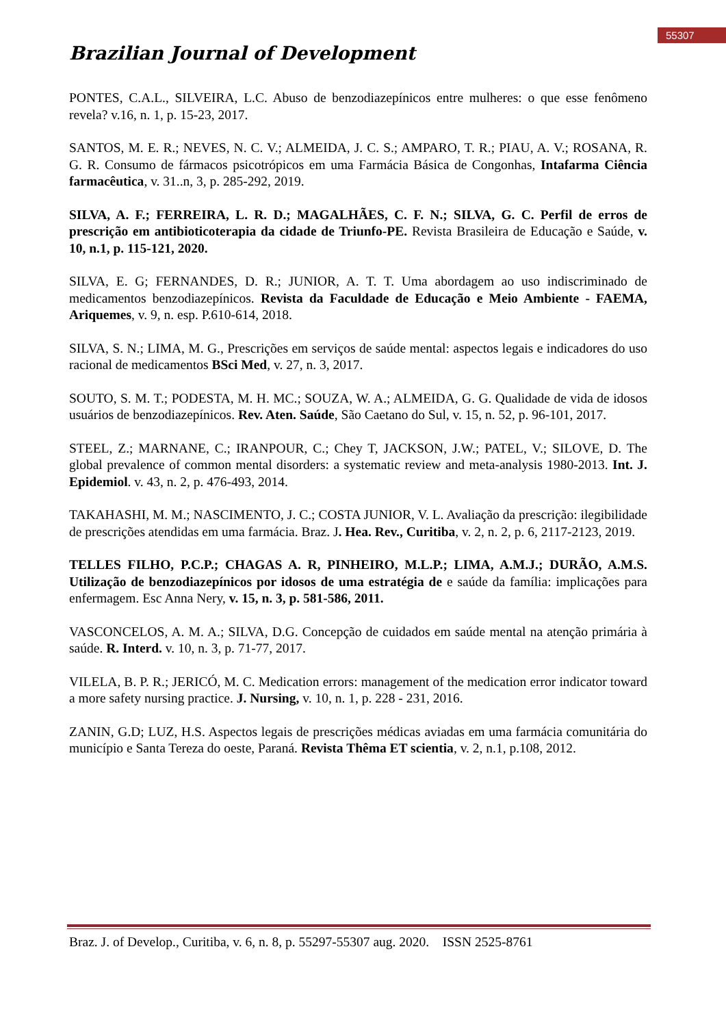55307
Brazilian Journal of Development
PONTES, C.A.L., SILVEIRA, L.C. Abuso de benzodiazepínicos entre mulheres: o que esse fenômeno revela? v.16, n. 1, p. 15-23, 2017.
SANTOS, M. E. R.; NEVES, N. C. V.; ALMEIDA, J. C. S.; AMPARO, T. R.; PIAU, A. V.; ROSANA, R. G. R. Consumo de fármacos psicotrópicos em uma Farmácia Básica de Congonhas, Intafarma Ciência farmacêutica, v. 31..n, 3, p. 285-292, 2019.
SILVA, A. F.; FERREIRA, L. R. D.; MAGALHÃES, C. F. N.; SILVA, G. C. Perfil de erros de prescrição em antibioticoterapia da cidade de Triunfo-PE. Revista Brasileira de Educação e Saúde, v. 10, n.1, p. 115-121, 2020.
SILVA, E. G; FERNANDES, D. R.; JUNIOR, A. T. T. Uma abordagem ao uso indiscriminado de medicamentos benzodiazepínicos. Revista da Faculdade de Educação e Meio Ambiente - FAEMA, Ariquemes, v. 9, n. esp. P.610-614, 2018.
SILVA, S. N.; LIMA, M. G., Prescrições em serviços de saúde mental: aspectos legais e indicadores do uso racional de medicamentos BSci Med, v. 27, n. 3, 2017.
SOUTO, S. M. T.; PODESTA, M. H. MC.; SOUZA, W. A.; ALMEIDA, G. G. Qualidade de vida de idosos usuários de benzodiazepínicos. Rev. Aten. Saúde, São Caetano do Sul, v. 15, n. 52, p. 96-101, 2017.
STEEL, Z.; MARNANE, C.; IRANPOUR, C.; Chey T, JACKSON, J.W.; PATEL, V.; SILOVE, D. The global prevalence of common mental disorders: a systematic review and meta-analysis 1980-2013. Int. J. Epidemiol. v. 43, n. 2, p. 476-493, 2014.
TAKAHASHI, M. M.; NASCIMENTO, J. C.; COSTA JUNIOR, V. L. Avaliação da prescrição: ilegibilidade de prescrições atendidas em uma farmácia. Braz. J. Hea. Rev., Curitiba, v. 2, n. 2, p. 6, 2117-2123, 2019.
TELLES FILHO, P.C.P.; CHAGAS A. R, PINHEIRO, M.L.P.; LIMA, A.M.J.; DURÃO, A.M.S. Utilização de benzodiazepínicos por idosos de uma estratégia de e saúde da família: implicações para enfermagem. Esc Anna Nery, v. 15, n. 3, p. 581-586, 2011.
VASCONCELOS, A. M. A.; SILVA, D.G. Concepção de cuidados em saúde mental na atenção primária à saúde. R. Interd. v. 10, n. 3, p. 71-77, 2017.
VILELA, B. P. R.; JERICÓ, M. C. Medication errors: management of the medication error indicator toward a more safety nursing practice. J. Nursing, v. 10, n. 1, p. 228 - 231, 2016.
ZANIN, G.D; LUZ, H.S. Aspectos legais de prescrições médicas aviadas em uma farmácia comunitária do município e Santa Tereza do oeste, Paraná. Revista Thêma ET scientia, v. 2, n.1, p.108, 2012.
Braz. J. of Develop., Curitiba, v. 6, n. 8, p. 55297-55307 aug. 2020. ISSN 2525-8761